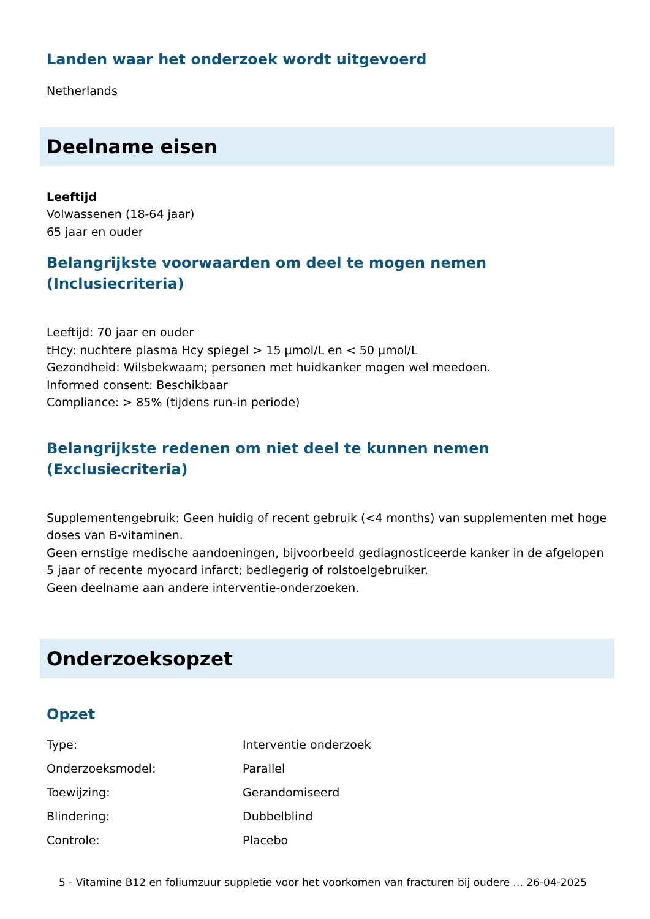Landen waar het onderzoek wordt uitgevoerd
Netherlands
Deelname eisen
Leeftijd
Volwassenen (18-64 jaar)
65 jaar en ouder
Belangrijkste voorwaarden om deel te mogen nemen
(Inclusiecriteria)
Leeftijd: 70 jaar en ouder
tHcy: nuchtere plasma Hcy spiegel > 15 µmol/L en < 50 µmol/L
Gezondheid: Wilsbekwaam; personen met huidkanker mogen wel meedoen.
Informed consent: Beschikbaar
Compliance: > 85% (tijdens run-in periode)
Belangrijkste redenen om niet deel te kunnen nemen
(Exclusiecriteria)
Supplementengebruik: Geen huidig of recent gebruik (<4 months) van supplementen met hoge doses van B-vitaminen.
Geen ernstige medische aandoeningen, bijvoorbeeld gediagnosticeerde kanker in de afgelopen 5 jaar of recente myocard infarct; bedlegerig of rolstoelgebruiker.
Geen deelname aan andere interventie-onderzoeken.
Onderzoeksopzet
Opzet
| Type: | Interventie onderzoek |
| Onderzoeksmodel: | Parallel |
| Toewijzing: | Gerandomiseerd |
| Blindering: | Dubbelblind |
| Controle: | Placebo |
5 - Vitamine B12 en foliumzuur suppletie voor het voorkomen van fracturen bij oudere ... 26-04-2025